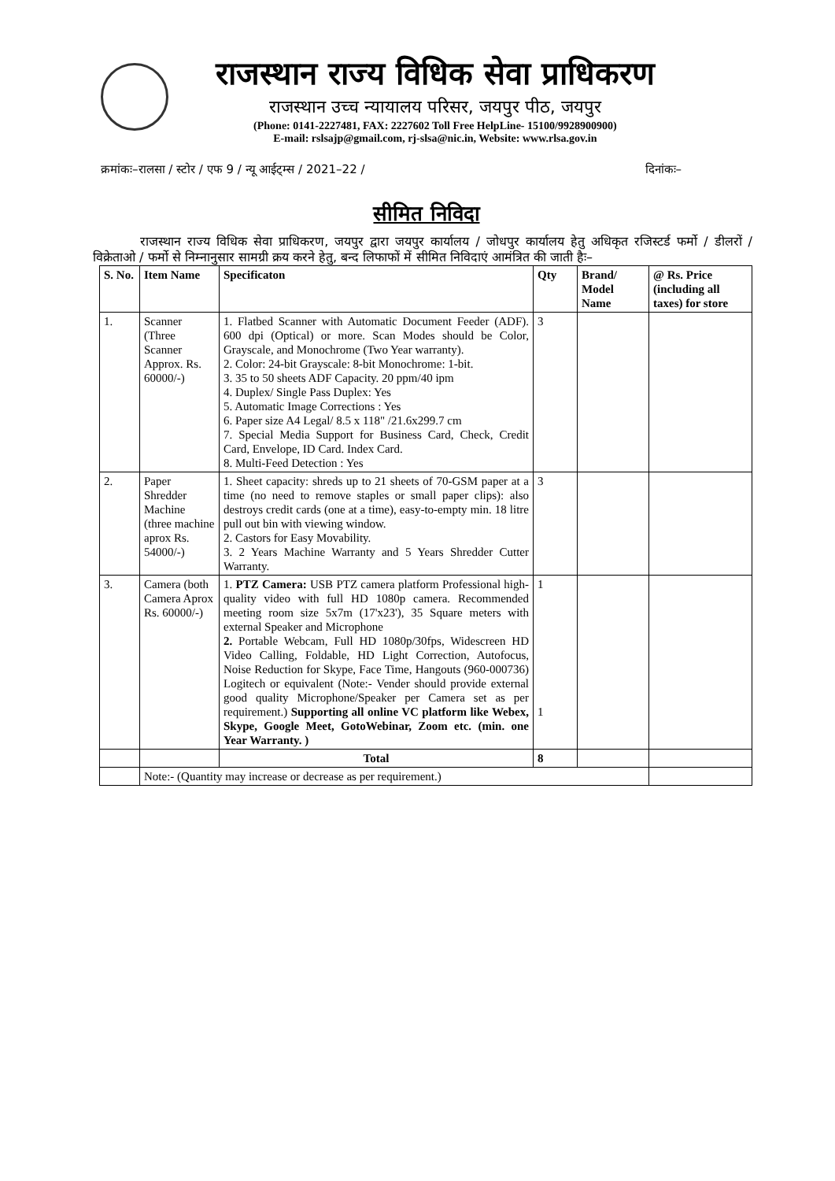राजस्थान राज्य विधिक सेवा प्राधिकरण
राजस्थान उच्च न्यायालय परिसर, जयपुर पीठ, जयपुर
(Phone: 0141-2227481, FAX: 2227602 Toll Free HelpLine- 15100/9928900900)
E-mail: rslsajp@gmail.com, rj-slsa@nic.in, Website: www.rlsa.gov.in
क्रमांकः–रालसा / स्टोर / एफ 9 / न्यू आईट्म्स / 2021–22 / दिनांकः–
सीमित निविदा
राजस्थान राज्य विधिक सेवा प्राधिकरण, जयपुर द्वारा जयपुर कार्यालय / जोधपुर कार्यालय हेतु अधिकृत रजिस्टर्ड फर्मो / डीलरों / विक्रेताओ / फर्मो से निम्नानुसार सामग्री क्रय करने हेतु, बन्द लिफाफों में सीमित निविदाएं आमंत्रित की जाती हैः–
| S. No. | Item Name | Specificaton | Qty | Brand/ Model Name | @ Rs. Price (including all taxes) for store |
| --- | --- | --- | --- | --- | --- |
| 1. | Scanner (Three Scanner Approx. Rs. 60000/-) | 1. Flatbed Scanner with Automatic Document Feeder (ADF). 600 dpi (Optical) or more. Scan Modes should be Color, Grayscale, and Monochrome (Two Year warranty). 2. Color: 24-bit Grayscale: 8-bit Monochrome: 1-bit. 3. 35 to 50 sheets ADF Capacity. 20 ppm/40 ipm 4. Duplex/ Single Pass Duplex: Yes 5. Automatic Image Corrections : Yes 6. Paper size A4 Legal/ 8.5 x 118" /21.6x299.7 cm 7. Special Media Support for Business Card, Check, Credit Card, Envelope, ID Card. Index Card. 8. Multi-Feed Detection : Yes | 3 | | |
| 2. | Paper Shredder Machine (three machine aprox Rs. 54000/-) | 1. Sheet capacity: shreds up to 21 sheets of 70-GSM paper at a time (no need to remove staples or small paper clips): also destroys credit cards (one at a time), easy-to-empty min. 18 litre pull out bin with viewing window. 2. Castors for Easy Movability. 3. 2 Years Machine Warranty and 5 Years Shredder Cutter Warranty. | 3 | | |
| 3. | Camera (both Camera Aprox Rs. 60000/-) | 1. PTZ Camera: USB PTZ camera platform Professional high-quality video with full HD 1080p camera. Recommended meeting room size 5x7m (17'x23'), 35 Square meters with external Speaker and Microphone 2. Portable Webcam, Full HD 1080p/30fps, Widescreen HD Video Calling, Foldable, HD Light Correction, Autofocus, Noise Reduction for Skype, Face Time, Hangouts (960-000736) Logitech or equivalent (Note:- Vender should provide external good quality Microphone/Speaker per Camera set as per requirement.) Supporting all online VC platform like Webex, Skype, Google Meet, GotoWebinar, Zoom etc. (min. one Year Warranty. ) | 1 1 | | |
| | | Total | 8 | | |
| | Note:- (Quantity may increase or decrease as per requirement.) | | | | |